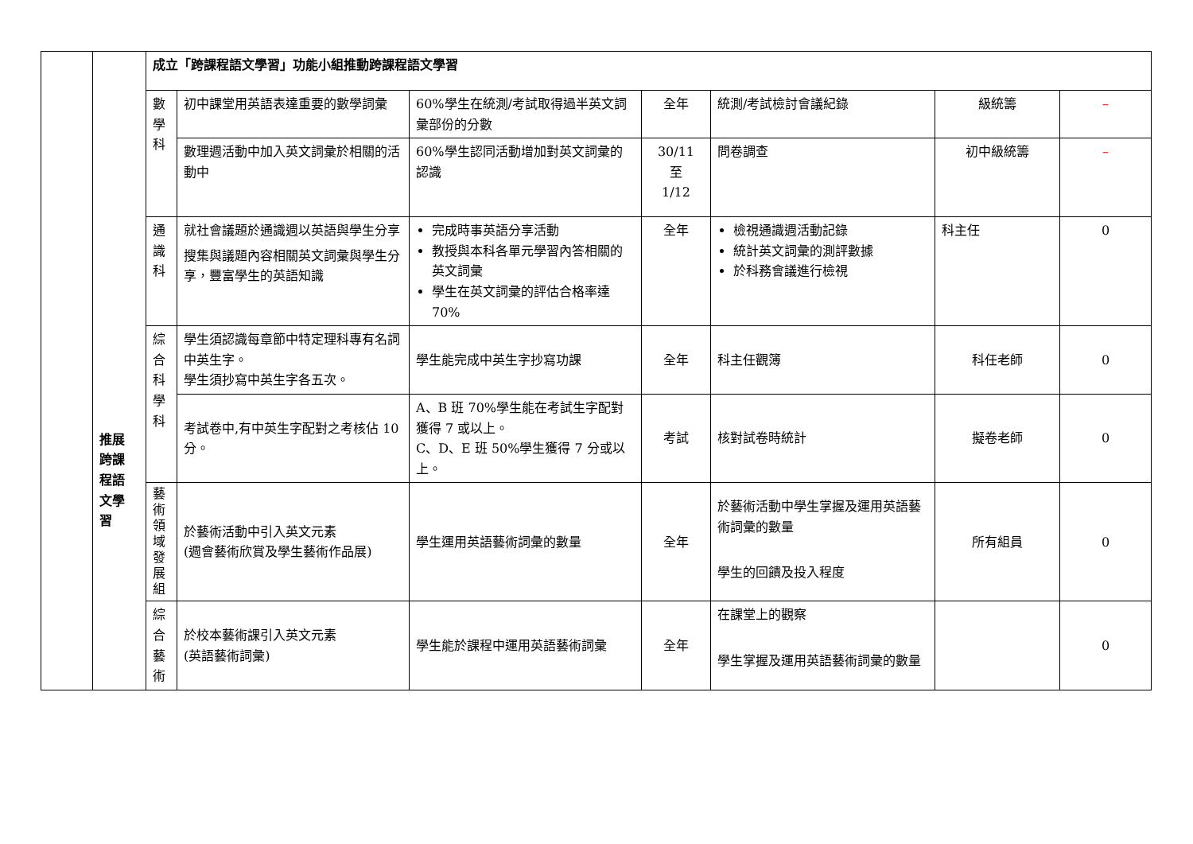| | 推展 跨課 程語 文學 習 | 成立「跨課程語文學習」功能小組推動跨課程語文學習 | | | | | | |
| | | 數 學 科 | 初中課堂用英語表達重要的數學詞彙 | 60%學生在統測/考試取得過半英文詞彙部份的分數 | 全年 | 統測/考試檢討會議紀錄 | 級統籌 | – |
| | | | 數理週活動中加入英文詞彙於相關的活動中 | 60%學生認同活動增加對英文詞彙的認識 | 30/11 至 1/12 | 問卷調查 | 初中級統籌 | – |
| | | 通 識 科 | 就社會議題於通識週以英語與學生分享 搜集與議題內容相關英文詞彙與學生分享，豐富學生的英語知識 | 完成時事英語分享活動 教授與本科各單元學習內答相關的英文詞彙 學生在英文詞彙的評估合格率達 70% | 全年 | 檢視通識週活動記錄 統計英文詞彙的測評數據 於科務會議進行檢視 | 科主任 | 0 |
| | | 綜 合 科 學 科 | 學生須認識每章節中特定理科專有名詞中英生字。 學生須抄寫中英生字各五次。 | 學生能完成中英生字抄寫功課 | 全年 | 科主任觀簿 | 科任老師 | 0 |
| | | | 考試卷中,有中英生字配對之考核佔 10 分。 | A、B 班 70%學生能在考試生字配對獲得 7 或以上。 C、D、E 班 50%學生獲得 7 分或以上。 | 考試 | 核對試卷時統計 | 擬卷老師 | 0 |
| | | 藝 術 領 域 發 展 組 | 於藝術活動中引入英文元素 (週會藝術欣賞及學生藝術作品展) | 學生運用英語藝術詞彙的數量 | 全年 | 於藝術活動中學生掌握及運用英語藝術詞彙的數量 學生的回饋及投入程度 | 所有組員 | 0 |
| | | 綜 合 藝 術 | 於校本藝術課引入英文元素 (英語藝術詞彙) | 學生能於課程中運用英語藝術詞彙 | 全年 | 在課堂上的觀察 學生掌握及運用英語藝術詞彙的數量 | | 0 |